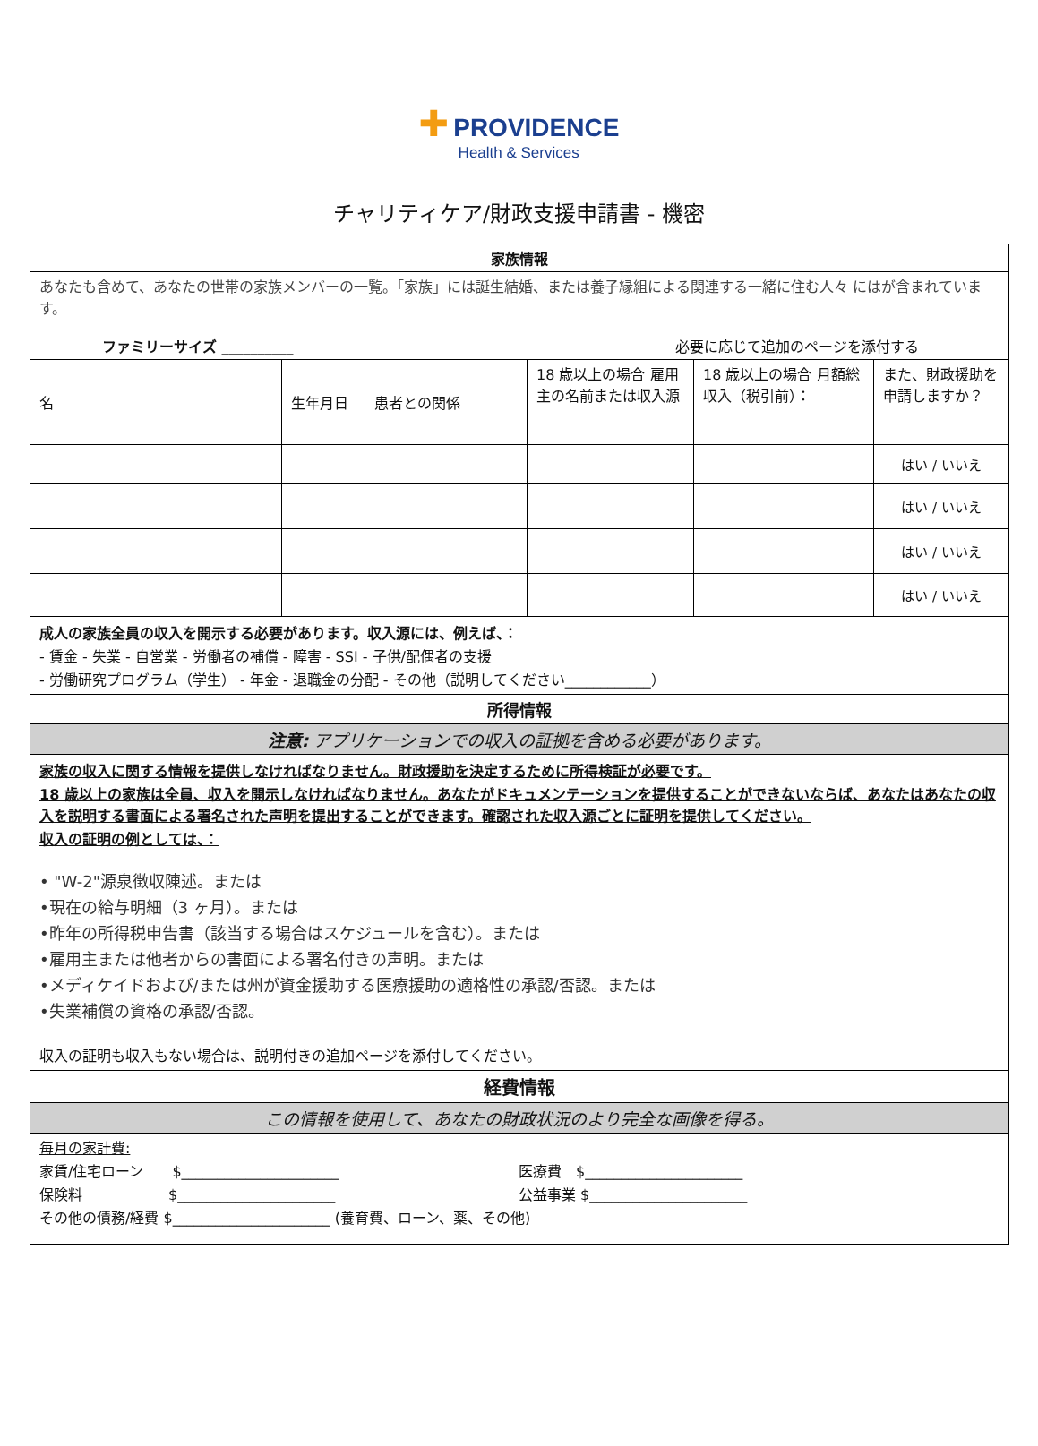✚ PROVIDENCE
Health & Services
チャリティケア/財政支援申請書 - 機密
| 家族情報 | | | | | |
| --- | --- | --- | --- | --- | --- |
| あなたも含めて、あなたの世帯の家族メンバーの一覧。「家族」には誕生結婚、または養子縁組による関連する一緒に住む人々 にはが含まれています。 ファミリーサイズ __________ 必要に応じて追加のページを添付する | | | | | |
| 名 | 生年月日 | 患者との関係 | 18 歳以上の場合 雇用主の名前または収入源 | 18 歳以上の場合 月額総収入（税引前）： | また、財政援助を申請しますか？ |
| | | | | | はい / いいえ |
| | | | | | はい / いいえ |
| | | | | | はい / いいえ |
| | | | | | はい / いいえ |
| 成人の家族全員の収入を開示する必要があります。収入源には、例えば、： - 賃金 - 失業 - 自営業 - 労働者の補償 - 障害 - SSI - 子供/配偶者の支援 - 労働研究プログラム（学生） - 年金 - 退職金の分配 - その他（説明してください____________） | | | | | |
| 所得情報 | | | | | |
| 注意: アプリケーションでの収入の証拠を含める必要があります。 | | | | | |
| 家族の収入に関する情報を提供しなければなりません。財政援助を決定するために所得検証が必要です。 18 歳以上の家族は全員、収入を開示しなければなりません。あなたがドキュメンテーションを提供することができないならば、あなたはあなたの収入を説明する書面による署名された声明を提出することができます。確認された収入源ごとに証明を提供してください。 収入の証明の例としては、： • "W-2"源泉徴収陳述。または •現在の給与明細（3 ヶ月）。または •昨年の所得税申告書（該当する場合はスケジュールを含む）。または •雇用主または他者からの書面による署名付きの声明。または •メディケイドおよび/または州が資金援助する医療援助の適格性の承認/否認。または •失業補償の資格の承認/否認。 収入の証明も収入もない場合は、説明付きの追加ページを添付してください。 | | | | | |
| 経費情報 | | | | | |
| この情報を使用して、あなたの財政状況のより完全な画像を得る。 | | | | | |
| 毎月の家計費: 家賃/住宅ローン $______________________ 医療費 $______________________ 保険料 $______________________ 公益事業 $______________________ その他の債務/経費 $______________________ (養育費、ローン、薬、その他) | | | | | |